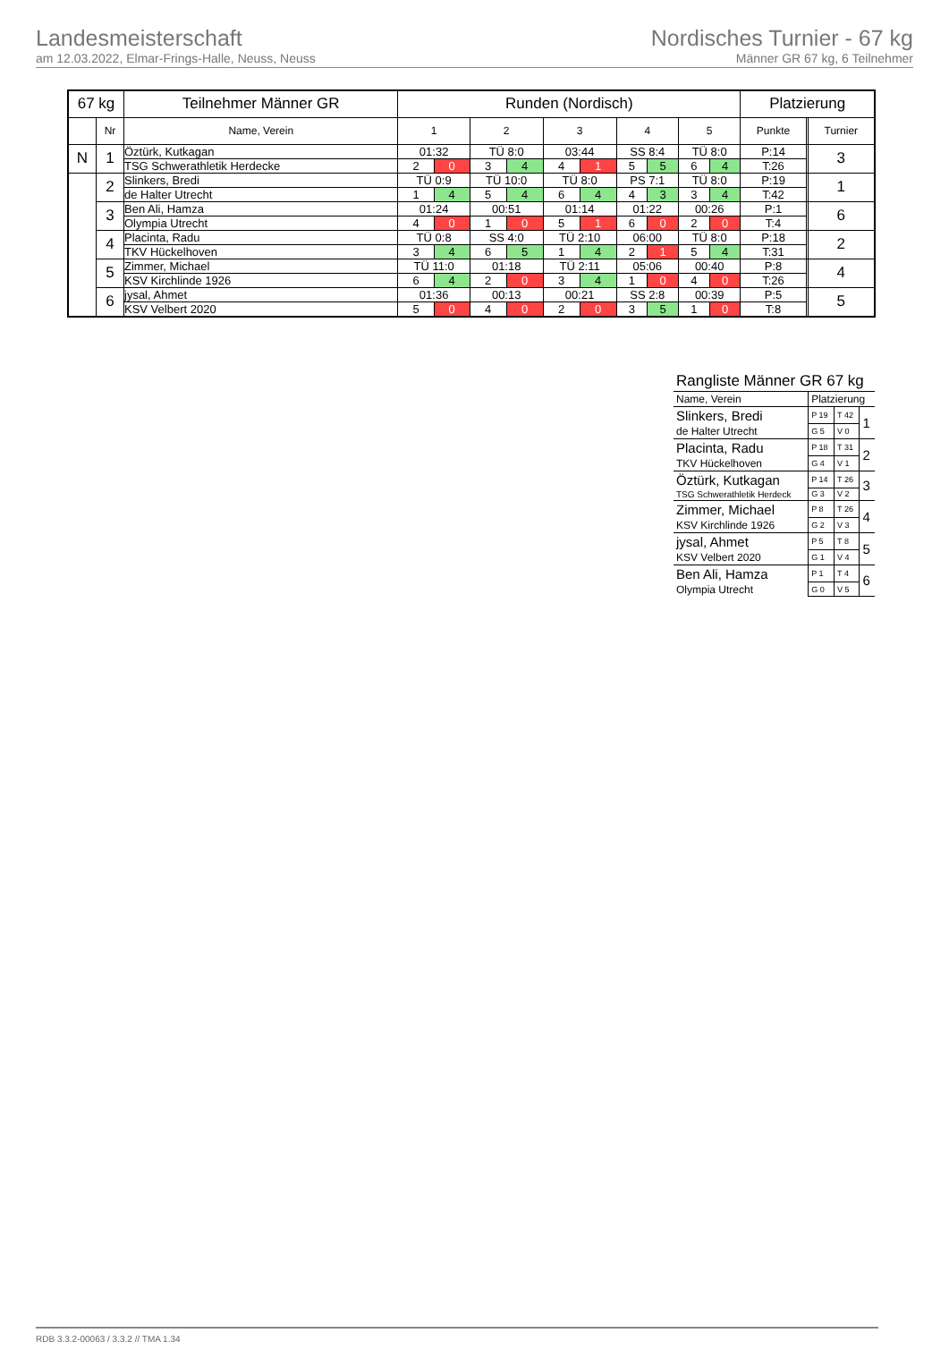Landesmeisterschaft
am 12.03.2022, Elmar-Frings-Halle, Neuss, Neuss
Nordisches Turnier - 67 kg
Männer GR 67 kg, 6 Teilnehmer
| 67 kg | | Teilnehmer Männer GR | Runden (Nordisch) | | | | | | | | | | Platzierung | | |
| --- | --- | --- | --- | --- | --- | --- | --- | --- | --- | --- | --- | --- | --- | --- | --- |
| | Nr | Name, Verein | 1 | | 2 | | 3 | | 4 | | 5 | | Punkte | | Turnier |
| N | 1 | Öztürk, Kutkagan | 01:32 | | TÜ 8:0 | | 03:44 | | SS 8:4 | | TÜ 8:0 | | P:14 | | 3 |
| | | TSG Schwerathletik Herdecke | 2 | 0 | 3 | 4 | 4 | 1 | 5 | 5 | 6 | 4 | T:26 | | |
| | 2 | Slinkers, Bredi | TÜ 0:9 | | TÜ 10:0 | | TÜ 8:0 | | PS 7:1 | | TÜ 8:0 | | P:19 | | 1 |
| | | de Halter Utrecht | 1 | 4 | 5 | 4 | 6 | 4 | 4 | 3 | 3 | 4 | T:42 | | |
| | 3 | Ben Ali, Hamza | 01:24 | | 00:51 | | 01:14 | | 01:22 | | 00:26 | | P:1 | | 6 |
| | | Olympia Utrecht | 4 | 0 | 1 | 0 | 5 | 1 | 6 | 0 | 2 | 0 | T:4 | | |
| | 4 | Placinta, Radu | TÜ 0:8 | | SS 4:0 | | TÜ 2:10 | | 06:00 | | TÜ 8:0 | | P:18 | | 2 |
| | | TKV Hückelhoven | 3 | 4 | 6 | 5 | 1 | 4 | 2 | 1 | 5 | 4 | T:31 | | |
| | 5 | Zimmer, Michael | TÜ 11:0 | | 01:18 | | TÜ 2:11 | | 05:06 | | 00:40 | | P:8 | | 4 |
| | | KSV Kirchlinde 1926 | 6 | 4 | 2 | 0 | 3 | 4 | 1 | 0 | 4 | 0 | T:26 | | |
| | 6 | jysal, Ahmet | 01:36 | | 00:13 | | 00:21 | | SS 2:8 | | 00:39 | | P:5 | | 5 |
| | | KSV Velbert 2020 | 5 | 0 | 4 | 0 | 2 | 0 | 3 | 5 | 1 | 0 | T:8 | | |
| Rangliste Männer GR 67 kg | | | |
| --- | --- | --- | --- |
| Name, Verein | Platzierung | | |
| Slinkers, Bredi | P 19 | T 42 | 1 |
| de Halter Utrecht | G 5 | V 0 | |
| Placinta, Radu | P 18 | T 31 | 2 |
| TKV Hückelhoven | G 4 | V 1 | |
| Öztürk, Kutkagan | P 14 | T 26 | 3 |
| TSG Schwerathletik Herdeck | G 3 | V 2 | |
| Zimmer, Michael | P 8 | T 26 | 4 |
| KSV Kirchlinde 1926 | G 2 | V 3 | |
| jysal, Ahmet | P 5 | T 8 | 5 |
| KSV Velbert 2020 | G 1 | V 4 | |
| Ben Ali, Hamza | P 1 | T 4 | 6 |
| Olympia Utrecht | G 0 | V 5 | |
RDB 3.3.2-00063 / 3.3.2 // TMA 1.34